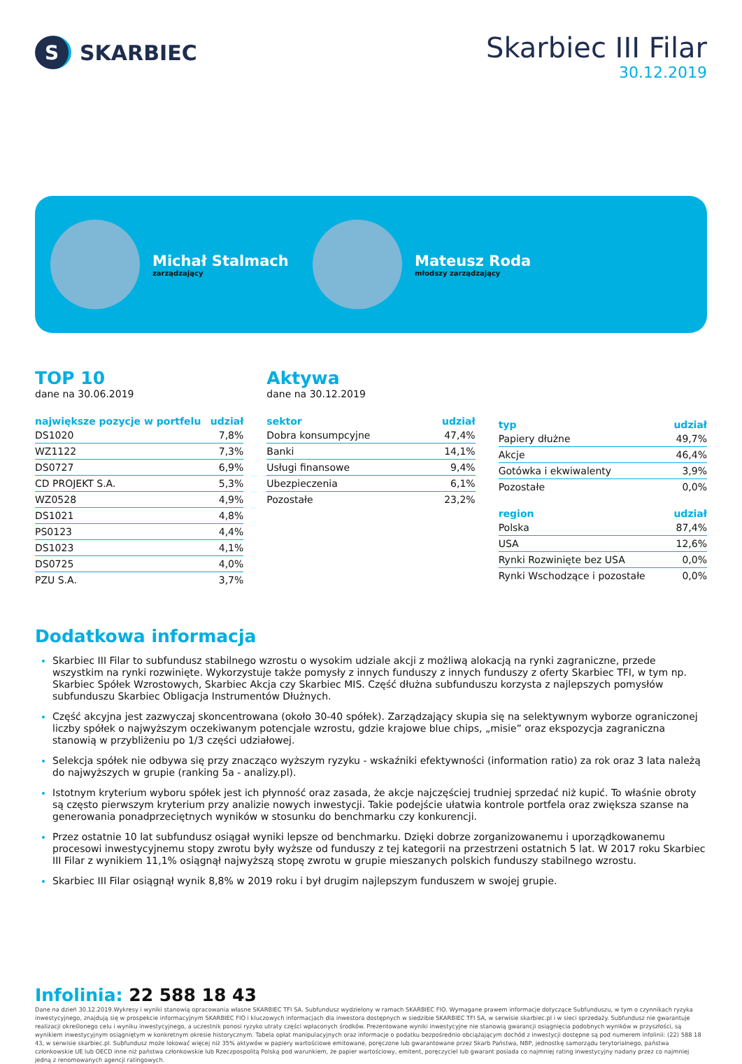S
SKARBIEC
Skarbiec III Filar
30.12.2019
Michał Stalmach
zarządzający
Mateusz Roda
młodszy zarządzający
TOP 10
dane na 30.06.2019
| największe pozycje w portfelu | udział |
| --- | --- |
| DS1020 | 7,8% |
| WZ1122 | 7,3% |
| DS0727 | 6,9% |
| CD PROJEKT S.A. | 5,3% |
| WZ0528 | 4,9% |
| DS1021 | 4,8% |
| PS0123 | 4,4% |
| DS1023 | 4,1% |
| DS0725 | 4,0% |
| PZU S.A. | 3,7% |
Aktywa
dane na 30.12.2019
| sektor | udział |
| --- | --- |
| Dobra konsumpcyjne | 47,4% |
| Banki | 14,1% |
| Usługi finansowe | 9,4% |
| Ubezpieczenia | 6,1% |
| Pozostałe | 23,2% |
| typ | udział |
| --- | --- |
| Papiery dłużne | 49,7% |
| Akcje | 46,4% |
| Gotówka i ekwiwalenty | 3,9% |
| Pozostałe | 0,0% |
| region | udział |
| --- | --- |
| Polska | 87,4% |
| USA | 12,6% |
| Rynki Rozwinięte bez USA | 0,0% |
| Rynki Wschodzące i pozostałe | 0,0% |
Dodatkowa informacja
Skarbiec III Filar to subfundusz stabilnego wzrostu o wysokim udziale akcji z możliwą alokacją na rynki zagraniczne, przede wszystkim na rynki rozwinięte. Wykorzystuje także pomysły z innych funduszy z innych funduszy z oferty Skarbiec TFI, w tym np. Skarbiec Spółek Wzrostowych, Skarbiec Akcja czy Skarbiec MIS. Część dłużna subfunduszu korzysta z najlepszych pomysłów subfunduszu Skarbiec Obligacja Instrumentów Dłużnych.
Część akcyjna jest zazwyczaj skoncentrowana (około 30-40 spółek). Zarządzający skupia się na selektywnym wyborze ograniczonej liczby spółek o najwyższym oczekiwanym potencjale wzrostu, gdzie krajowe blue chips, „misie” oraz ekspozycja zagraniczna stanowią w przybliżeniu po 1/3 części udziałowej.
Selekcja spółek nie odbywa się przy znacząco wyższym ryzyku - wskaźniki efektywności (information ratio) za rok oraz 3 lata należą do najwyższych w grupie (ranking 5a - analizy.pl).
Istotnym kryterium wyboru spółek jest ich płynność oraz zasada, że akcje najczęściej trudniej sprzedać niż kupić. To właśnie obroty są często pierwszym kryterium przy analizie nowych inwestycji. Takie podejście ułatwia kontrole portfela oraz zwiększa szanse na generowania ponadprzeciętnych wyników w stosunku do benchmarku czy konkurencji.
Przez ostatnie 10 lat subfundusz osiągał wyniki lepsze od benchmarku. Dzięki dobrze zorganizowanemu i uporządkowanemu procesowi inwestycyjnemu stopy zwrotu były wyższe od funduszy z tej kategorii na przestrzeni ostatnich 5 lat. W 2017 roku Skarbiec III Filar z wynikiem 11,1% osiągnął najwyższą stopę zwrotu w grupie mieszanych polskich funduszy stabilnego wzrostu.
Skarbiec III Filar osiągnął wynik 8,8% w 2019 roku i był drugim najlepszym funduszem w swojej grupie.
Infolinia: 22 588 18 43
Dane na dzień 30.12.2019.Wykresy i wyniki stanowią opracowania własne SKARBIEC TFI SA. Subfundusz wydzielony w ramach SKARBIEC FIO. Wymagane prawem informacje dotyczące Subfunduszu, w tym o czynnikach ryzyka inwestycyjnego, znajdują się w prospekcie informacyjnym SKARBIEC FIO i kluczowych informacjach dla inwestora dostępnych w siedzibie SKARBIEC TFI SA, w serwisie skarbiec.pl i w sieci sprzedaży. Subfundusz nie gwarantuje realizacji określonego celu i wyniku inwestycyjnego, a uczestnik ponosi ryzyko utraty części wpłaconych środków. Prezentowane wyniki inwestycyjne nie stanowią gwarancji osiągnięcia podobnych wyników w przyszłości, są wynikiem inwestycyjnym osiągniętym w konkretnym okresie historycznym. Tabela opłat manipulacyjnych oraz informacje o podatku bezpośrednio obciążającym dochód z inwestycji dostępne są pod numerem infolinii: (22) 588 18 43, w serwisie skarbiec.pl. Subfundusz może lokować więcej niż 35% aktywów w papiery wartościowe emitowane, poręczone lub gwarantowane przez Skarb Państwa, NBP, jednostkę samorządu terytorialnego, państwa członkowskie UE lub OECD inne niż państwa członkowskie lub Rzeczpospolitą Polską pod warunkiem, że papier wartościowy, emitent, poręczyciel lub gwarant posiada co najmniej rating inwestycyjny nadany przez co najmniej jedną z renomowanych agencji ratingowych.